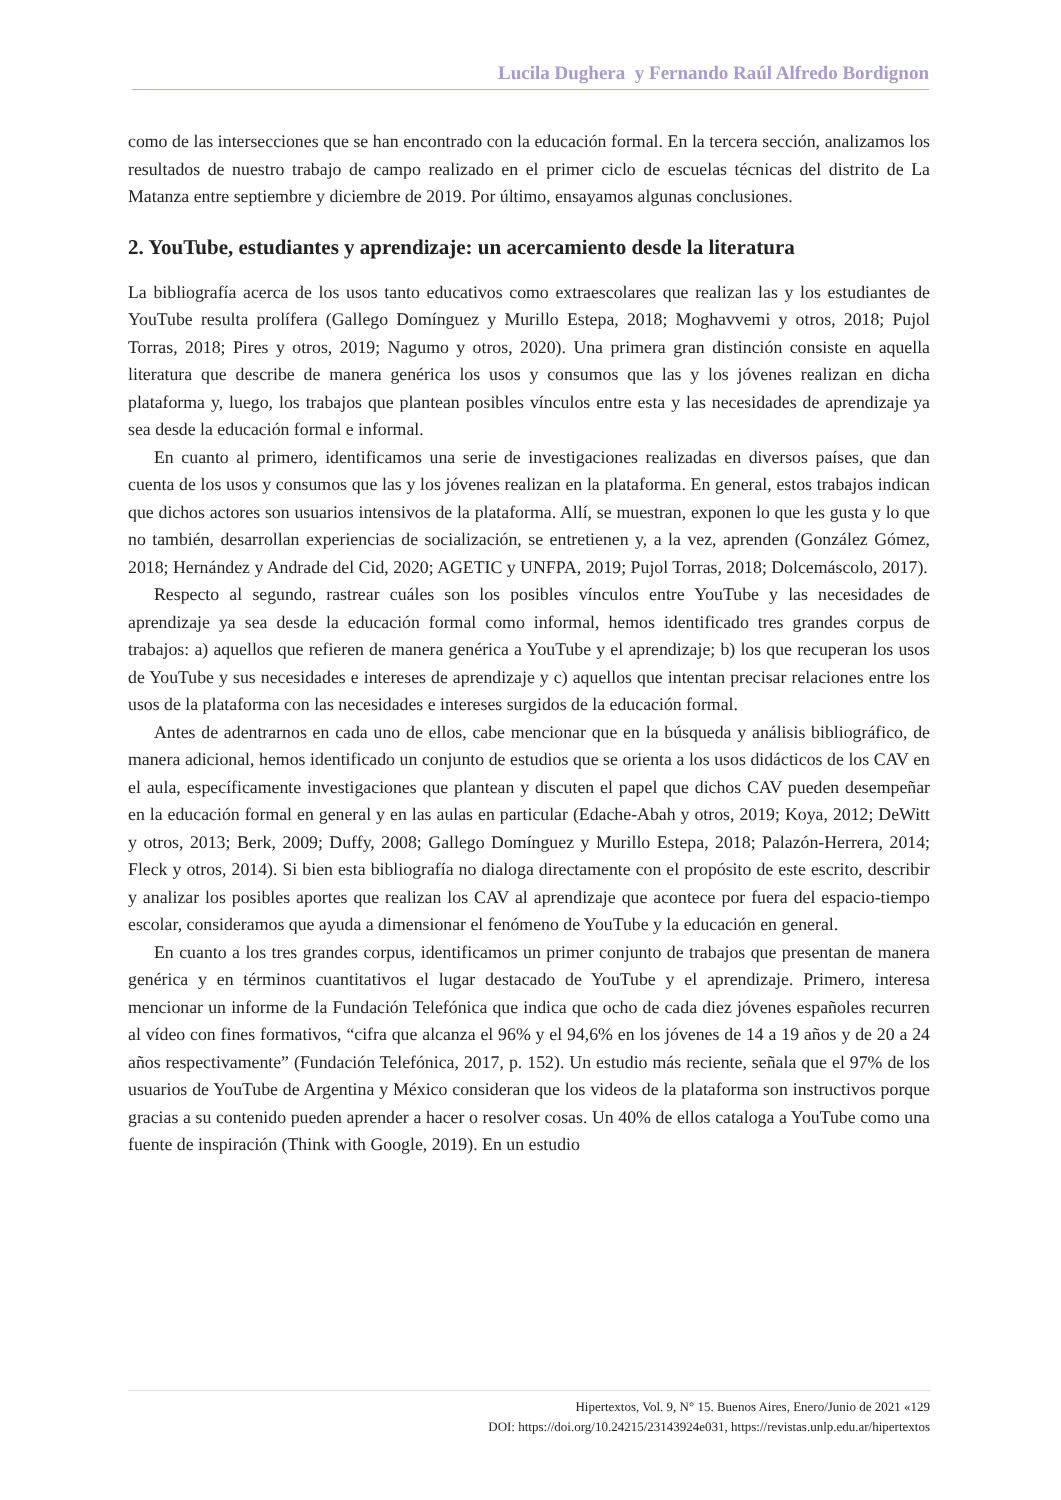Lucila Dughera y Fernando Raúl Alfredo Bordignon
como de las intersecciones que se han encontrado con la educación formal. En la tercera sección, analizamos los resultados de nuestro trabajo de campo realizado en el primer ciclo de escuelas técnicas del distrito de La Matanza entre septiembre y diciembre de 2019. Por último, ensayamos algunas conclusiones.
2. YouTube, estudiantes y aprendizaje: un acercamiento desde la literatura
La bibliografía acerca de los usos tanto educativos como extraescolares que realizan las y los estudiantes de YouTube resulta prolífera (Gallego Domínguez y Murillo Estepa, 2018; Moghavvemi y otros, 2018; Pujol Torras, 2018; Pires y otros, 2019; Nagumo y otros, 2020). Una primera gran distinción consiste en aquella literatura que describe de manera genérica los usos y consumos que las y los jóvenes realizan en dicha plataforma y, luego, los trabajos que plantean posibles vínculos entre esta y las necesidades de aprendizaje ya sea desde la educación formal e informal.
En cuanto al primero, identificamos una serie de investigaciones realizadas en diversos países, que dan cuenta de los usos y consumos que las y los jóvenes realizan en la plataforma. En general, estos trabajos indican que dichos actores son usuarios intensivos de la plataforma. Allí, se muestran, exponen lo que les gusta y lo que no también, desarrollan experiencias de socialización, se entretienen y, a la vez, aprenden (González Gómez, 2018; Hernández y Andrade del Cid, 2020; AGETIC y UNFPA, 2019; Pujol Torras, 2018; Dolcemáscolo, 2017).
Respecto al segundo, rastrear cuáles son los posibles vínculos entre YouTube y las necesidades de aprendizaje ya sea desde la educación formal como informal, hemos identificado tres grandes corpus de trabajos: a) aquellos que refieren de manera genérica a YouTube y el aprendizaje; b) los que recuperan los usos de YouTube y sus necesidades e intereses de aprendizaje y c) aquellos que intentan precisar relaciones entre los usos de la plataforma con las necesidades e intereses surgidos de la educación formal.
Antes de adentrarnos en cada uno de ellos, cabe mencionar que en la búsqueda y análisis bibliográfico, de manera adicional, hemos identificado un conjunto de estudios que se orienta a los usos didácticos de los CAV en el aula, específicamente investigaciones que plantean y discuten el papel que dichos CAV pueden desempeñar en la educación formal en general y en las aulas en particular (Edache-Abah y otros, 2019; Koya, 2012; DeWitt y otros, 2013; Berk, 2009; Duffy, 2008; Gallego Domínguez y Murillo Estepa, 2018; Palazón-Herrera, 2014; Fleck y otros, 2014). Si bien esta bibliografía no dialoga directamente con el propósito de este escrito, describir y analizar los posibles aportes que realizan los CAV al aprendizaje que acontece por fuera del espacio-tiempo escolar, consideramos que ayuda a dimensionar el fenómeno de YouTube y la educación en general.
En cuanto a los tres grandes corpus, identificamos un primer conjunto de trabajos que presentan de manera genérica y en términos cuantitativos el lugar destacado de YouTube y el aprendizaje. Primero, interesa mencionar un informe de la Fundación Telefónica que indica que ocho de cada diez jóvenes españoles recurren al vídeo con fines formativos, “cifra que alcanza el 96% y el 94,6% en los jóvenes de 14 a 19 años y de 20 a 24 años respectivamente” (Fundación Telefónica, 2017, p. 152). Un estudio más reciente, señala que el 97% de los usuarios de YouTube de Argentina y México consideran que los videos de la plataforma son instructivos porque gracias a su contenido pueden aprender a hacer o resolver cosas. Un 40% de ellos cataloga a YouTube como una fuente de inspiración (Think with Google, 2019). En un estudio
Hipertextos, Vol. 9, N° 15. Buenos Aires, Enero/Junio de 2021 «129
DOI: https://doi.org/10.24215/23143924e031, https://revistas.unlp.edu.ar/hipertextos